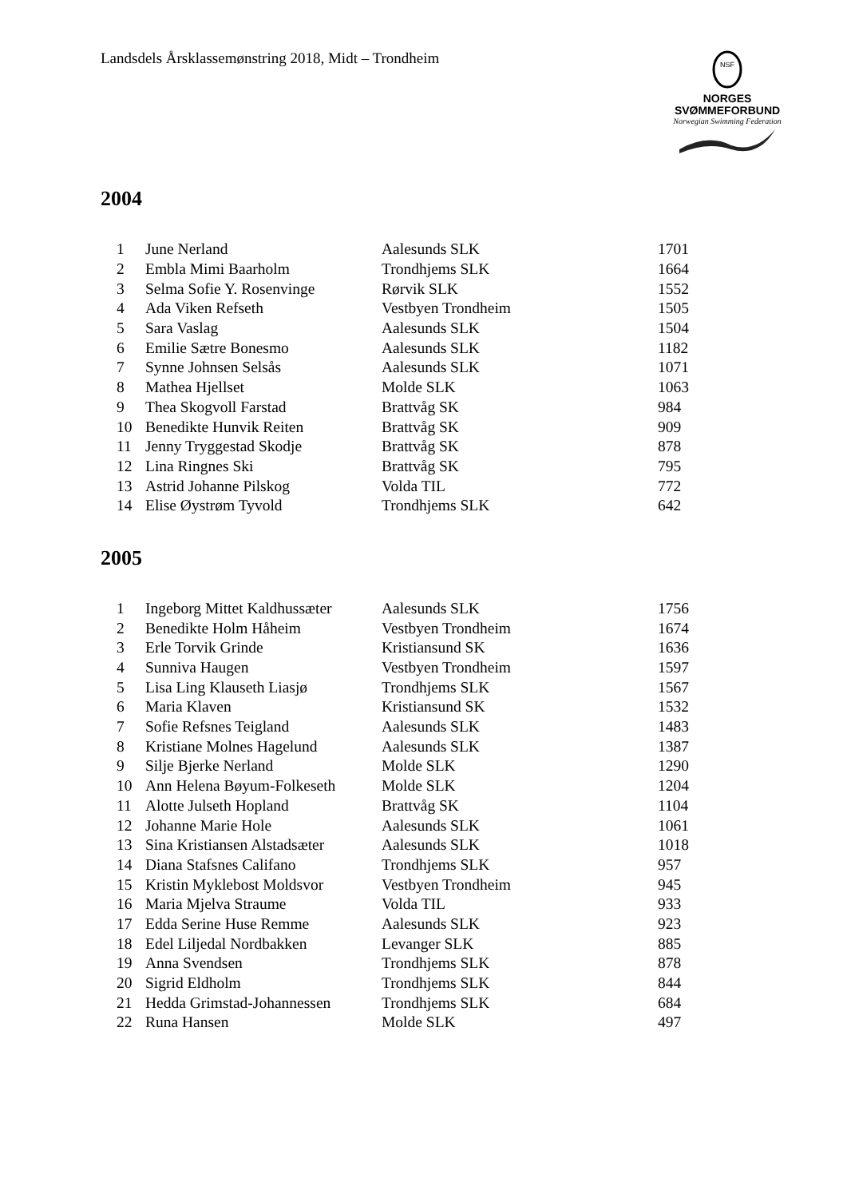Landsdels Årsklassemønstring 2018, Midt – Trondheim
NSF
NORGES
SVØMMEFORBUND
Norwegian Swimming Federation
2004
| 1 | June Nerland | Aalesunds SLK | 1701 |
| 2 | Embla Mimi Baarholm | Trondhjems SLK | 1664 |
| 3 | Selma Sofie Y. Rosenvinge | Rørvik SLK | 1552 |
| 4 | Ada Viken Refseth | Vestbyen Trondheim | 1505 |
| 5 | Sara Vaslag | Aalesunds SLK | 1504 |
| 6 | Emilie Sætre Bonesmo | Aalesunds SLK | 1182 |
| 7 | Synne Johnsen Selsås | Aalesunds SLK | 1071 |
| 8 | Mathea Hjellset | Molde SLK | 1063 |
| 9 | Thea Skogvoll Farstad | Brattvåg SK | 984 |
| 10 | Benedikte Hunvik Reiten | Brattvåg SK | 909 |
| 11 | Jenny Tryggestad Skodje | Brattvåg SK | 878 |
| 12 | Lina Ringnes Ski | Brattvåg SK | 795 |
| 13 | Astrid Johanne Pilskog | Volda TIL | 772 |
| 14 | Elise Øystrøm Tyvold | Trondhjems SLK | 642 |
2005
| 1 | Ingeborg Mittet Kaldhussæter | Aalesunds SLK | 1756 |
| 2 | Benedikte Holm Håheim | Vestbyen Trondheim | 1674 |
| 3 | Erle Torvik Grinde | Kristiansund SK | 1636 |
| 4 | Sunniva Haugen | Vestbyen Trondheim | 1597 |
| 5 | Lisa Ling Klauseth Liasjø | Trondhjems SLK | 1567 |
| 6 | Maria Klaven | Kristiansund SK | 1532 |
| 7 | Sofie Refsnes Teigland | Aalesunds SLK | 1483 |
| 8 | Kristiane Molnes Hagelund | Aalesunds SLK | 1387 |
| 9 | Silje Bjerke Nerland | Molde SLK | 1290 |
| 10 | Ann Helena Bøyum-Folkeseth | Molde SLK | 1204 |
| 11 | Alotte Julseth Hopland | Brattvåg SK | 1104 |
| 12 | Johanne Marie Hole | Aalesunds SLK | 1061 |
| 13 | Sina Kristiansen Alstadsæter | Aalesunds SLK | 1018 |
| 14 | Diana Stafsnes Califano | Trondhjems SLK | 957 |
| 15 | Kristin Myklebost Moldsvor | Vestbyen Trondheim | 945 |
| 16 | Maria Mjelva Straume | Volda TIL | 933 |
| 17 | Edda Serine Huse Remme | Aalesunds SLK | 923 |
| 18 | Edel Liljedal Nordbakken | Levanger SLK | 885 |
| 19 | Anna Svendsen | Trondhjems SLK | 878 |
| 20 | Sigrid Eldholm | Trondhjems SLK | 844 |
| 21 | Hedda Grimstad-Johannessen | Trondhjems SLK | 684 |
| 22 | Runa Hansen | Molde SLK | 497 |